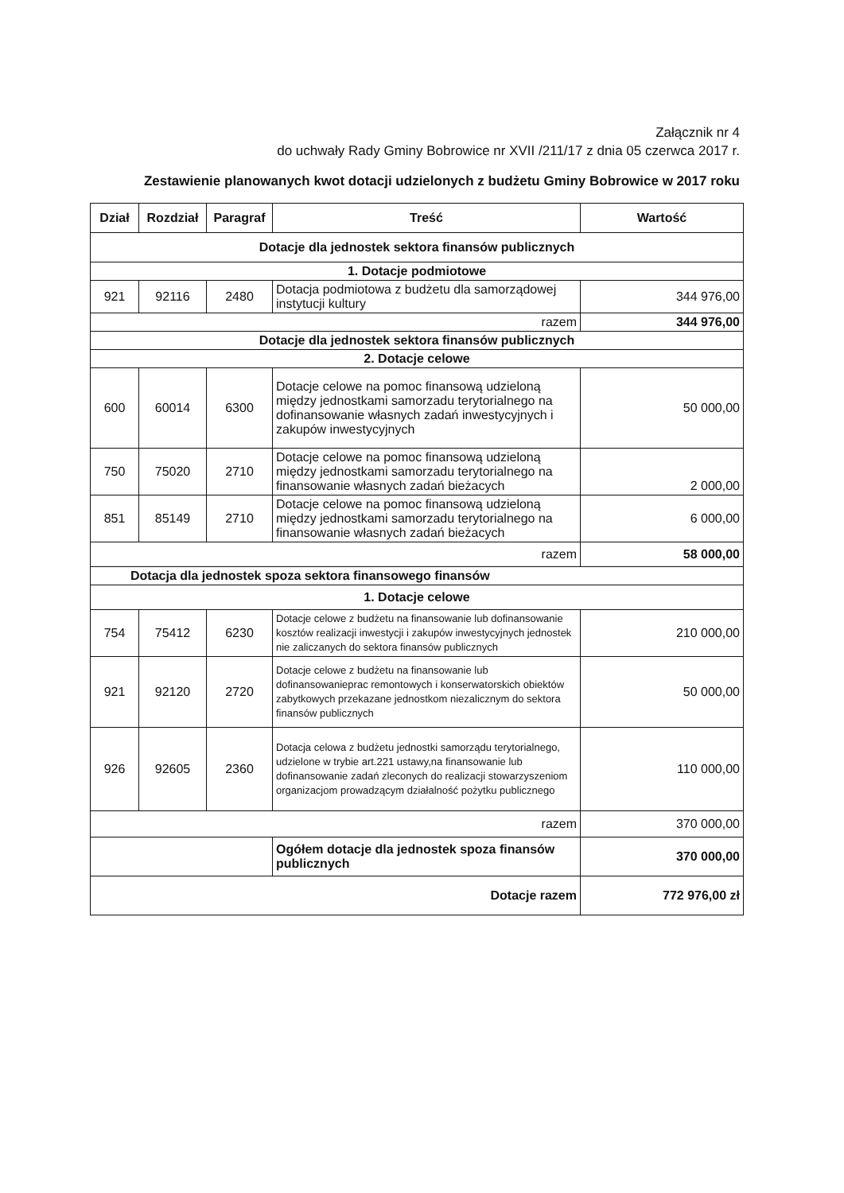Załącznik nr 4
do uchwały Rady Gminy Bobrowice nr XVII /211/17 z dnia 05 czerwca 2017 r.
Zestawienie planowanych kwot dotacji udzielonych z budżetu Gminy Bobrowice w 2017 roku
| Dział | Rozdział | Paragraf | Treść | Wartość |
| --- | --- | --- | --- | --- |
| Dotacje dla jednostek sektora finansów publicznych | | | | |
| 1. Dotacje podmiotowe | | | | |
| 921 | 92116 | 2480 | Dotacja podmiotowa z budżetu dla samorządowej instytucji kultury | 344 976,00 |
| razem | | | | 344 976,00 |
| Dotacje dla jednostek sektora finansów publicznych | | | | |
| 2. Dotacje celowe | | | | |
| 600 | 60014 | 6300 | Dotacje celowe na pomoc finansową udzieloną między jednostkami samorzadu terytorialnego na dofinansowanie własnych zadań inwestycyjnych i zakupów inwestycyjnych | 50 000,00 |
| 750 | 75020 | 2710 | Dotacje celowe na pomoc finansową udzieloną między jednostkami samorzadu terytorialnego na finansowanie własnych zadań bieżacych | 2 000,00 |
| 851 | 85149 | 2710 | Dotacje celowe na pomoc finansową udzieloną między jednostkami samorzadu terytorialnego na finansowanie własnych zadań bieżacych | 6 000,00 |
| razem | | | | 58 000,00 |
| Dotacja dla jednostek spoza sektora finansowego finansów | | | | |
| 1. Dotacje celowe | | | | |
| 754 | 75412 | 6230 | Dotacje celowe z budżetu na finansowanie lub dofinansowanie kosztów realizacji inwestycji i zakupów inwestycyjnych jednostek nie zaliczanych do sektora finansów publicznych | 210 000,00 |
| 921 | 92120 | 2720 | Dotacje celowe z budżetu na finansowanie lub dofinansowanieprac remontowych i konserwatorskich obiektów zabytkowych przekazane jednostkom niezalicznym do sektora finansów publicznych | 50 000,00 |
| 926 | 92605 | 2360 | Dotacja celowa z budżetu jednostki samorządu terytorialnego, udzielone w trybie art.221 ustawy,na finansowanie lub dofinansowanie zadań zleconych do realizacji stowarzyszeniom organizacjom prowadzącym działalność pożytku publicznego | 110 000,00 |
| razem | | | | 370 000,00 |
| | | | Ogółem dotacje dla jednostek spoza finansów publicznych | 370 000,00 |
| Dotacje razem | | | | 772 976,00 zł |